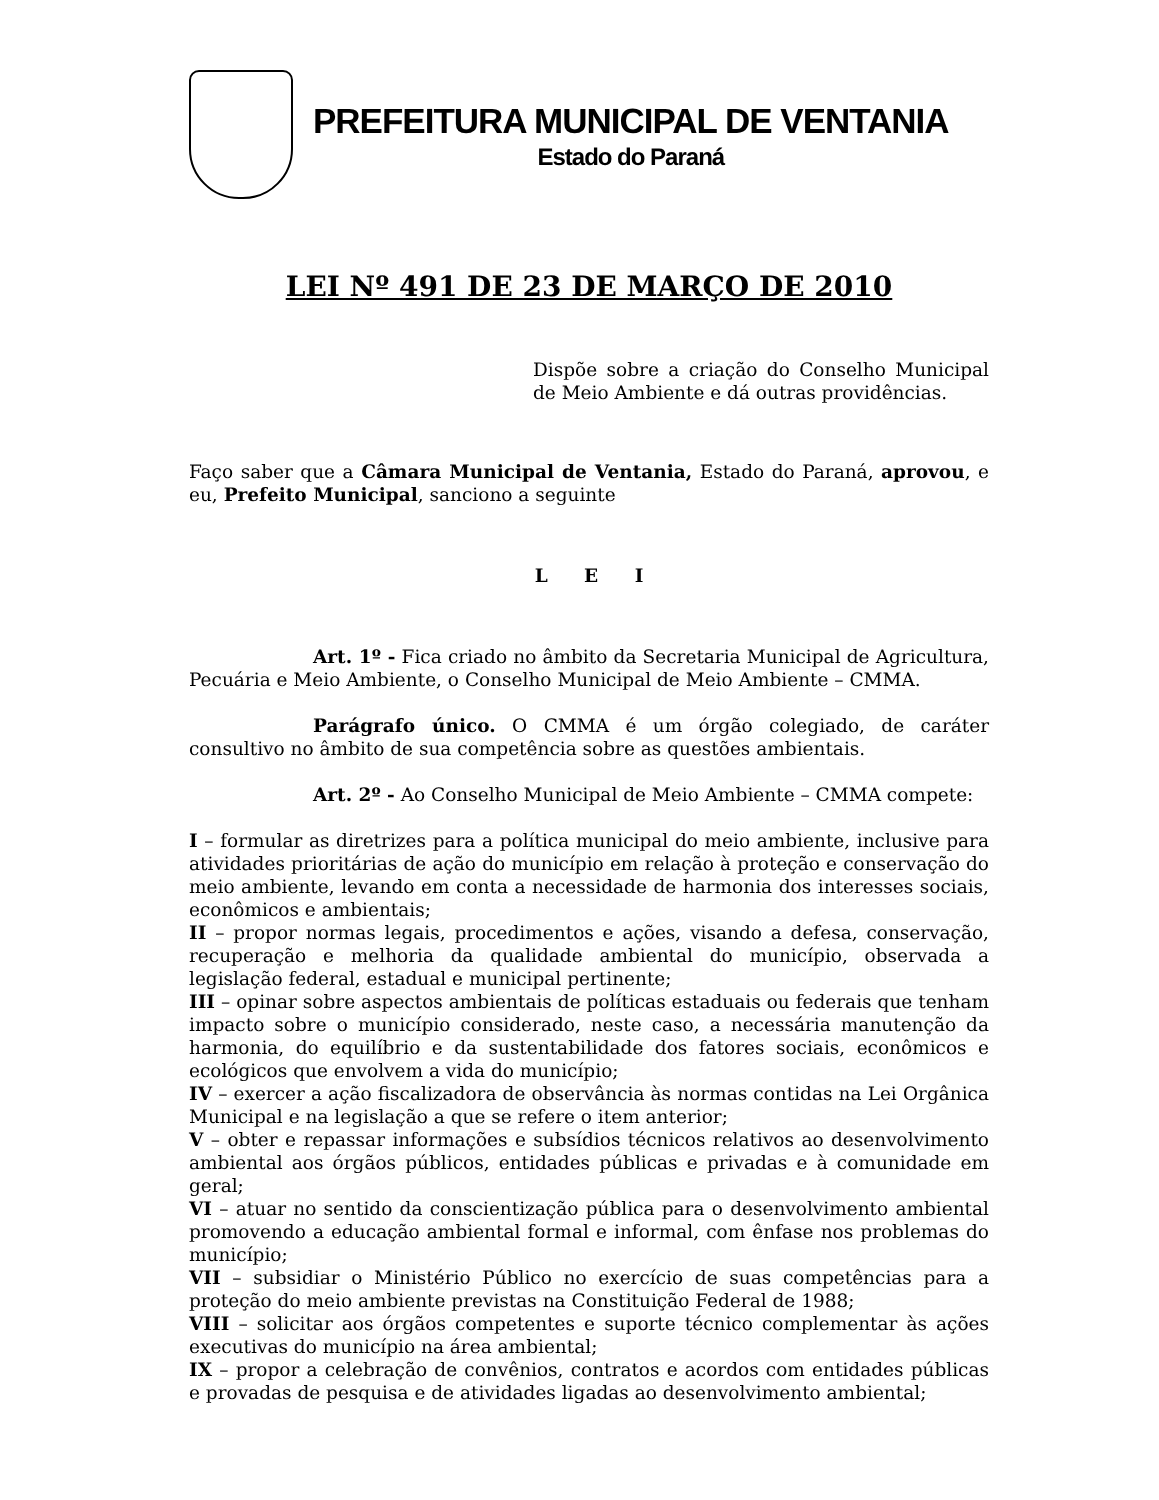PREFEITURA MUNICIPAL DE VENTANIA
Estado do Paraná
LEI Nº 491 DE 23 DE MARÇO DE 2010
Dispõe sobre a criação do Conselho Municipal de Meio Ambiente e dá outras providências.
Faço saber que a Câmara Municipal de Ventania, Estado do Paraná, aprovou, e eu, Prefeito Municipal, sanciono a seguinte
L E I
Art. 1º - Fica criado no âmbito da Secretaria Municipal de Agricultura, Pecuária e Meio Ambiente, o Conselho Municipal de Meio Ambiente – CMMA.
Parágrafo único. O CMMA é um órgão colegiado, de caráter consultivo no âmbito de sua competência sobre as questões ambientais.
Art. 2º - Ao Conselho Municipal de Meio Ambiente – CMMA compete:
I – formular as diretrizes para a política municipal do meio ambiente, inclusive para atividades prioritárias de ação do município em relação à proteção e conservação do meio ambiente, levando em conta a necessidade de harmonia dos interesses sociais, econômicos e ambientais;
II – propor normas legais, procedimentos e ações, visando a defesa, conservação, recuperação e melhoria da qualidade ambiental do município, observada a legislação federal, estadual e municipal pertinente;
III – opinar sobre aspectos ambientais de políticas estaduais ou federais que tenham impacto sobre o município considerado, neste caso, a necessária manutenção da harmonia, do equilíbrio e da sustentabilidade dos fatores sociais, econômicos e ecológicos que envolvem a vida do município;
IV – exercer a ação fiscalizadora de observância às normas contidas na Lei Orgânica Municipal e na legislação a que se refere o item anterior;
V – obter e repassar informações e subsídios técnicos relativos ao desenvolvimento ambiental aos órgãos públicos, entidades públicas e privadas e à comunidade em geral;
VI – atuar no sentido da conscientização pública para o desenvolvimento ambiental promovendo a educação ambiental formal e informal, com ênfase nos problemas do município;
VII – subsidiar o Ministério Público no exercício de suas competências para a proteção do meio ambiente previstas na Constituição Federal de 1988;
VIII – solicitar aos órgãos competentes e suporte técnico complementar às ações executivas do município na área ambiental;
IX – propor a celebração de convênios, contratos e acordos com entidades públicas e provadas de pesquisa e de atividades ligadas ao desenvolvimento ambiental;